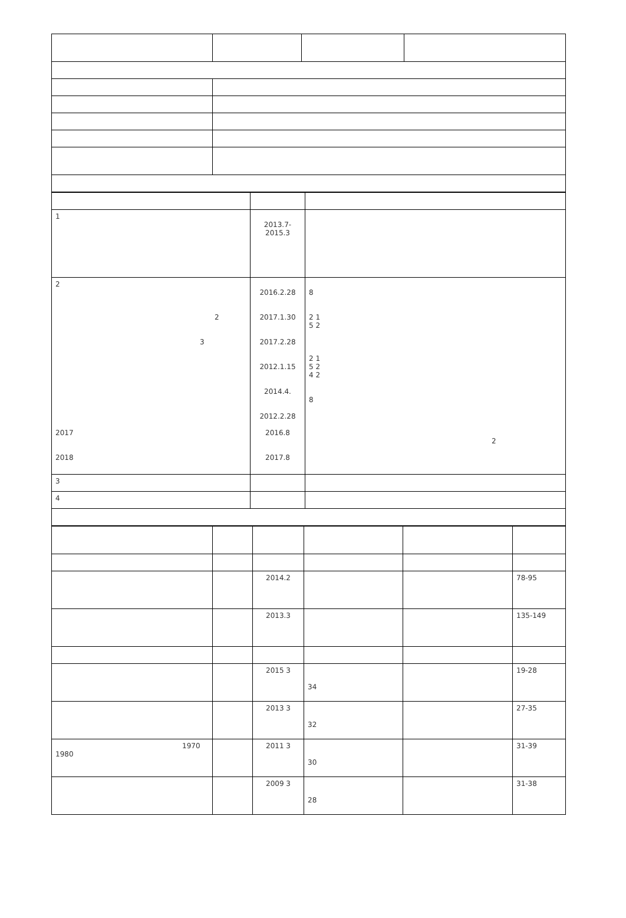| 1 | 2013.7-2015.3 | |
| 2 2 3 2017 2018 | 2016.2.28 2017.1.30 2017.2.28 2012.1.15 2014.4. 2012.2.28 2016.8 2017.8 | 8 2 1 5 2 2 1 5 2 4 2 8 2 |
| 3 | | |
| 4 | | |
| | | 2014.2 | | | 78-95 |
| | | 2013.3 | | | 135-149 |
| | | 2015 3 | 34 | | 19-28 |
| | | 2013 3 | 32 | | 27-35 |
| 1970 1980 | | 2011 3 | 30 | | 31-39 |
| | | 2009 3 | 28 | | 31-38 |